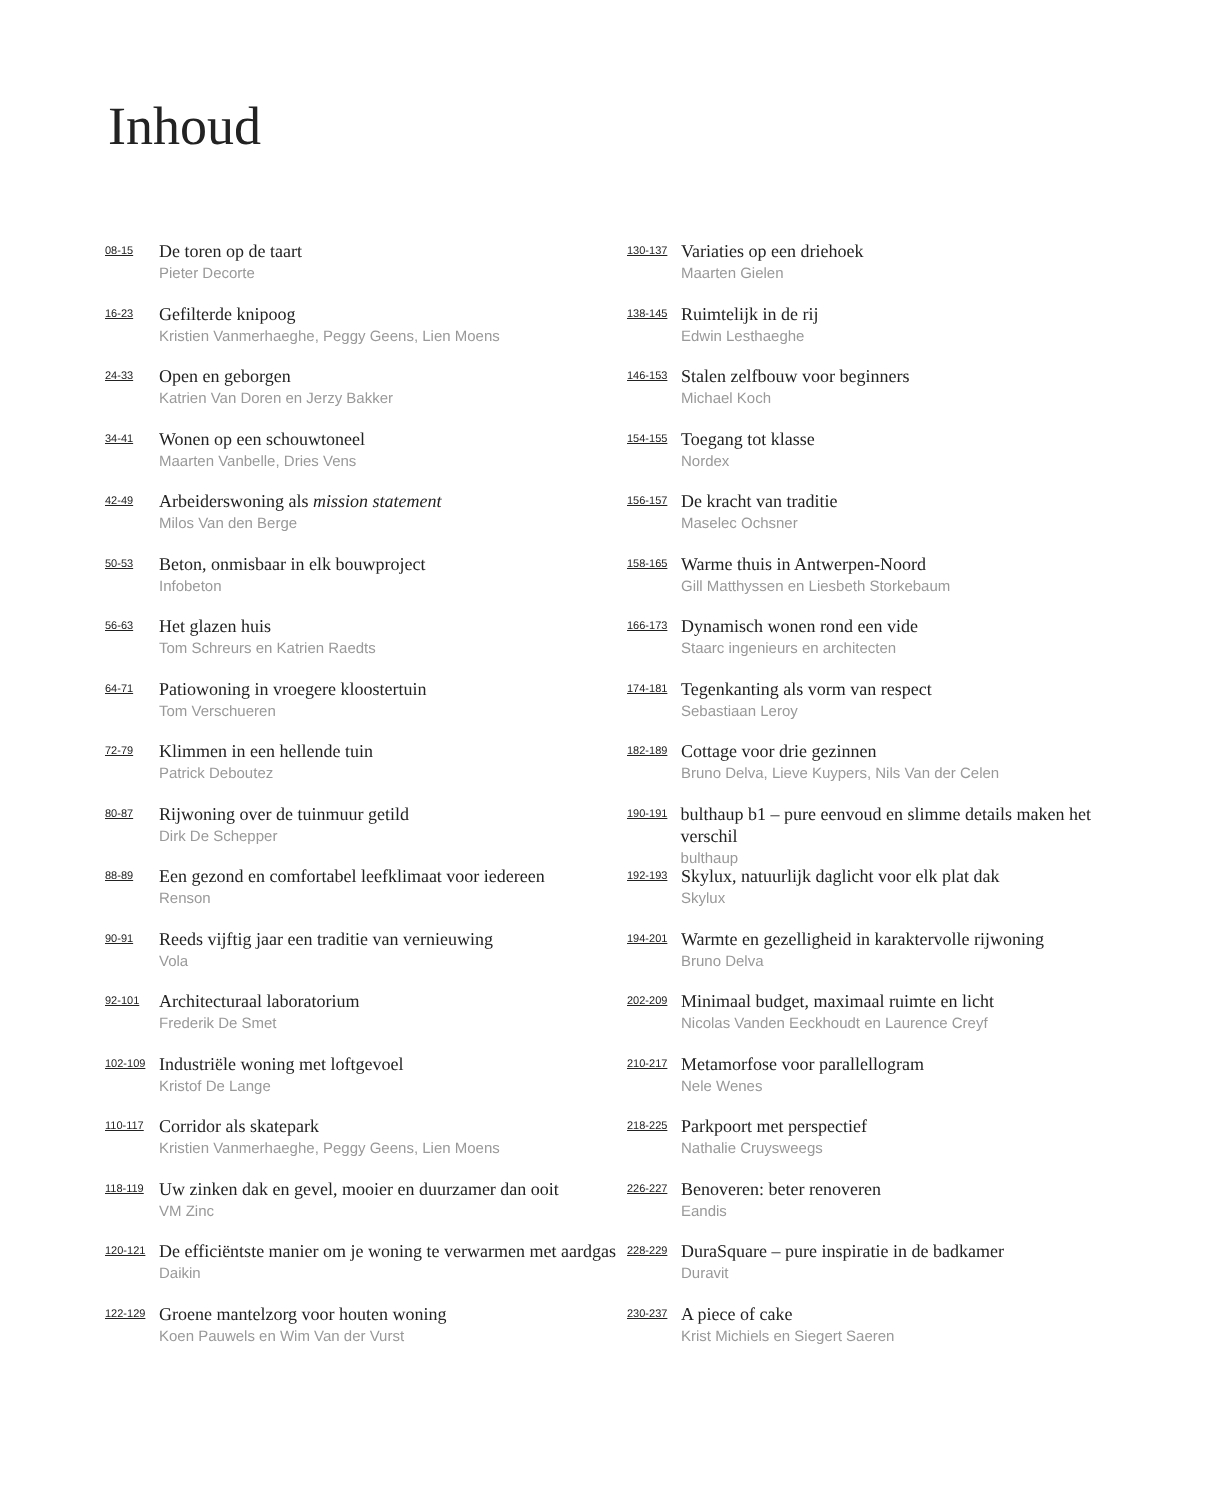Inhoud
08-15
De toren op de taart
Pieter Decorte
16-23
Gefilterde knipoog
Kristien Vanmerhaeghe, Peggy Geens, Lien Moens
24-33
Open en geborgen
Katrien Van Doren en Jerzy Bakker
34-41
Wonen op een schouwtoneel
Maarten Vanbelle, Dries Vens
42-49
Arbeiderswoning als mission statement
Milos Van den Berge
50-53
Beton, onmisbaar in elk bouwproject
Infobeton
56-63
Het glazen huis
Tom Schreurs en Katrien Raedts
64-71
Patiowoning in vroegere kloostertuin
Tom Verschueren
72-79
Klimmen in een hellende tuin
Patrick Deboutez
80-87
Rijwoning over de tuinmuur getild
Dirk De Schepper
88-89
Een gezond en comfortabel leefklimaat voor iedereen
Renson
90-91
Reeds vijftig jaar een traditie van vernieuwing
Vola
92-101
Architecturaal laboratorium
Frederik De Smet
102-109
Industriële woning met loftgevoel
Kristof De Lange
110-117
Corridor als skatepark
Kristien Vanmerhaeghe, Peggy Geens, Lien Moens
118-119
Uw zinken dak en gevel, mooier en duurzamer dan ooit
VM Zinc
120-121
De efficiëntste manier om je woning te verwarmen met aardgas
Daikin
122-129
Groene mantelzorg voor houten woning
Koen Pauwels en Wim Van der Vurst
130-137
Variaties op een driehoek
Maarten Gielen
138-145
Ruimtelijk in de rij
Edwin Lesthaeghe
146-153
Stalen zelfbouw voor beginners
Michael Koch
154-155
Toegang tot klasse
Nordex
156-157
De kracht van traditie
Maselec Ochsner
158-165
Warme thuis in Antwerpen-Noord
Gill Matthyssen en Liesbeth Storkebaum
166-173
Dynamisch wonen rond een vide
Staarc ingenieurs en architecten
174-181
Tegenkanting als vorm van respect
Sebastiaan Leroy
182-189
Cottage voor drie gezinnen
Bruno Delva, Lieve Kuypers, Nils Van der Celen
190-191
bulthaup b1 – pure eenvoud en slimme details maken het verschil
bulthaup
192-193
Skylux, natuurlijk daglicht voor elk plat dak
Skylux
194-201
Warmte en gezelligheid in karaktervolle rijwoning
Bruno Delva
202-209
Minimaal budget, maximaal ruimte en licht
Nicolas Vanden Eeckhoudt en Laurence Creyf
210-217
Metamorfose voor parallellogram
Nele Wenes
218-225
Parkpoort met perspectief
Nathalie Cruysweegs
226-227
Benoveren: beter renoveren
Eandis
228-229
DuraSquare – pure inspiratie in de badkamer
Duravit
230-237
A piece of cake
Krist Michiels en Siegert Saeren